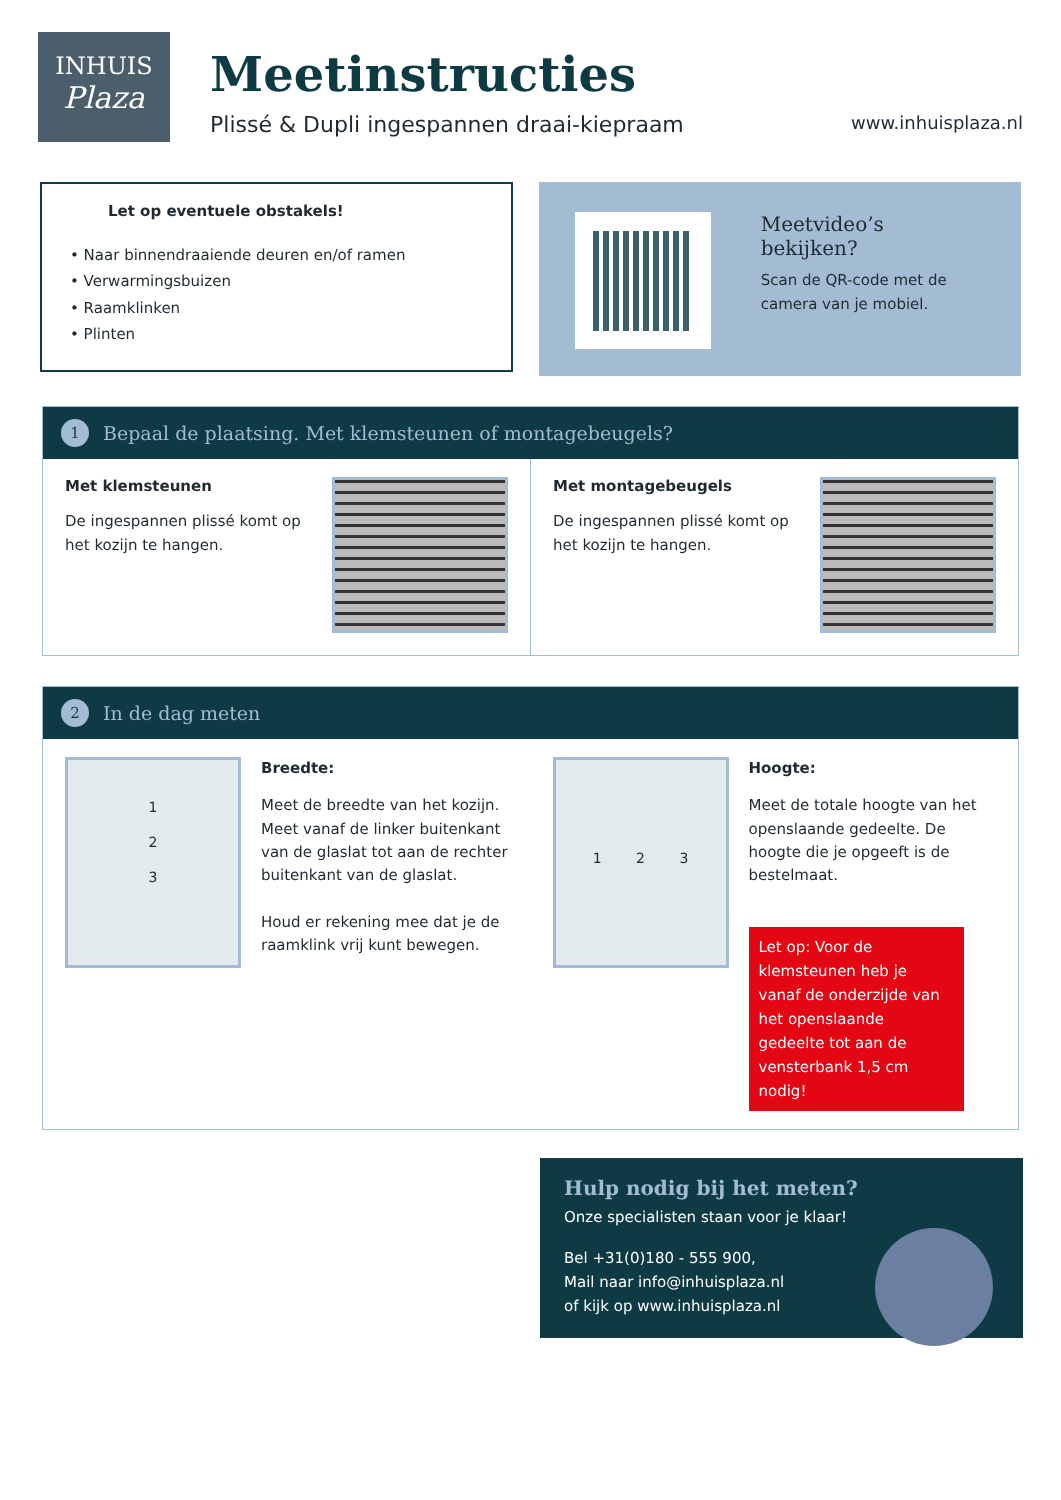INHUIS
Plaza
Meetinstructies
Plissé & Dupli ingespannen draai-kiepraam
www.inhuisplaza.nl
Let op eventuele obstakels!
• Naar binnendraaiende deuren en/of ramen
• Verwarmingsbuizen
• Raamklinken
• Plinten
Meetvideo’s bekijken?
Scan de QR-code met de
camera van je mobiel.
1 Bepaal de plaatsing. Met klemsteunen of montagebeugels?
Met klemsteunen
De ingespannen plissé komt op het kozijn te hangen.
Met montagebeugels
De ingespannen plissé komt op het kozijn te hangen.
2 In de dag meten
1
2
3
Breedte:
Meet de breedte van het kozijn. Meet vanaf de linker buitenkant van de glaslat tot aan de rechter buitenkant van de glaslat.
Houd er rekening mee dat je de raamklink vrij kunt bewegen.
1 2 3
Hoogte:
Meet de totale hoogte van het openslaande gedeelte. De hoogte die je opgeeft is de bestelmaat.
Let op: Voor de klemsteunen heb je vanaf de onderzijde van het openslaande gedeelte tot aan de vensterbank 1,5 cm nodig!
Hulp nodig bij het meten?
Onze specialisten staan voor je klaar!
Bel +31(0)180 - 555 900,
Mail naar info@inhuisplaza.nl
of kijk op www.inhuisplaza.nl